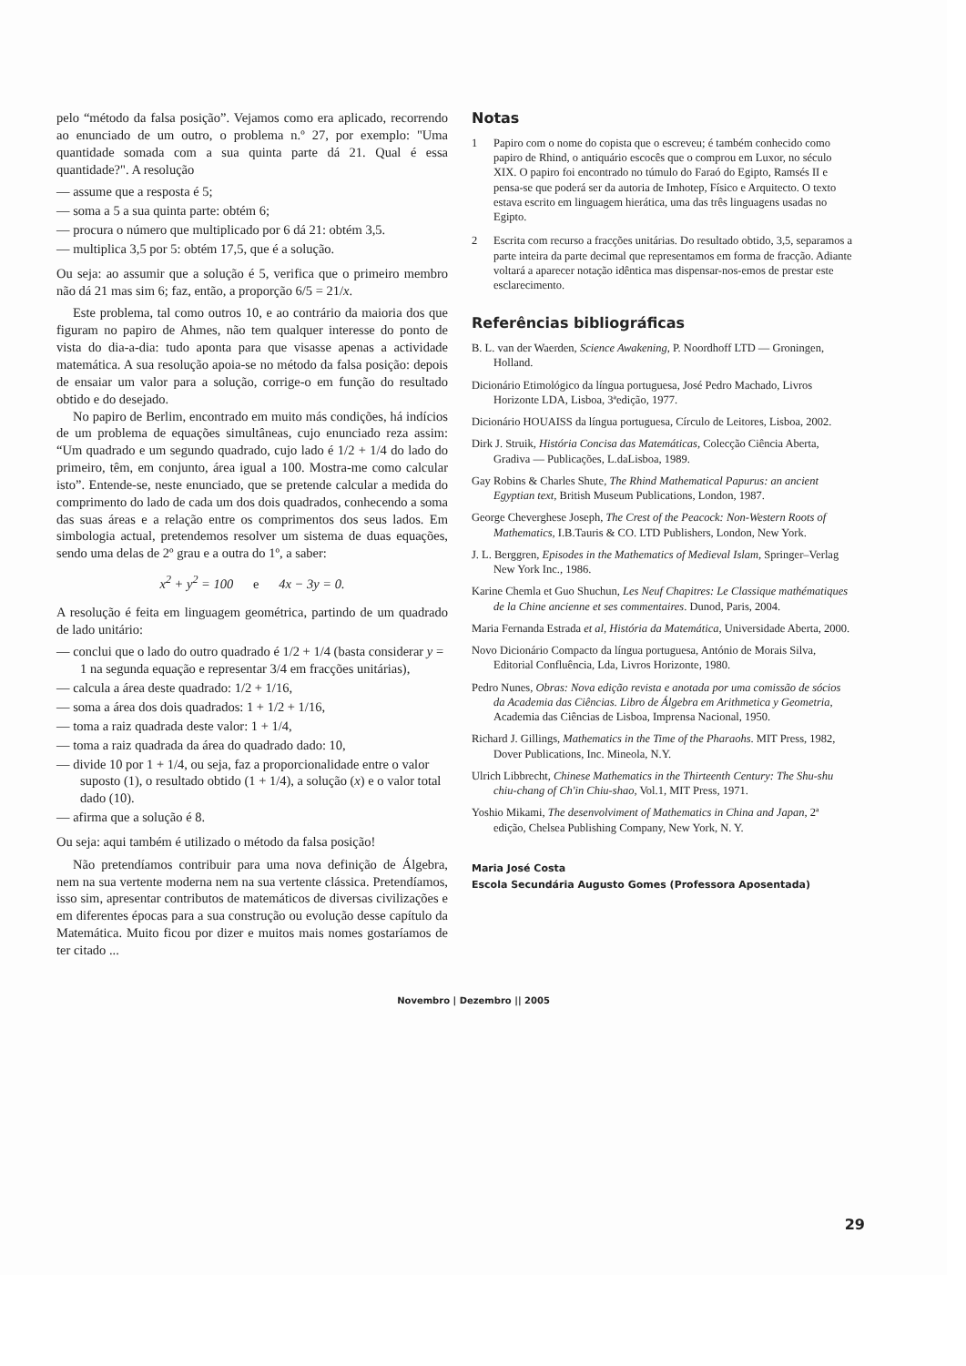pelo “método da falsa posição”. Vejamos como era aplicado, recorrendo ao enunciado de um outro, o problema n.º 27, por exemplo: "Uma quantidade somada com a sua quinta parte dá 21. Qual é essa quantidade?". A resolução
— assume que a resposta é 5;
— soma a 5 a sua quinta parte: obtém 6;
— procura o número que multiplicado por 6 dá 21: obtém 3,5.
— multiplica 3,5 por 5: obtém 17,5, que é a solução.
Ou seja: ao assumir que a solução é 5, verifica que o primeiro membro não dá 21 mas sim 6; faz, então, a proporção 6/5 = 21/x.
Este problema, tal como outros 10, e ao contrário da maioria dos que figuram no papiro de Ahmes, não tem qualquer interesse do ponto de vista do dia-a-dia: tudo aponta para que visasse apenas a actividade matemática. A sua resolução apoia-se no método da falsa posição: depois de ensaiar um valor para a solução, corrige-o em função do resultado obtido e do desejado.
No papiro de Berlim, encontrado em muito más condições, há indícios de um problema de equações simultâneas, cujo enunciado reza assim: “Um quadrado e um segundo quadrado, cujo lado é 1/2 + 1/4 do lado do primeiro, têm, em conjunto, área igual a 100. Mostra-me como calcular isto”. Entende-se, neste enunciado, que se pretende calcular a medida do comprimento do lado de cada um dos dois quadrados, conhecendo a soma das suas áreas e a relação entre os comprimentos dos seus lados. Em simbologia actual, pretendemos resolver um sistema de duas equações, sendo uma delas de 2º grau e a outra do 1º, a saber:
x<sup>2</sup> + y<sup>2</sup> = 100 e 4x − 3y = 0.
A resolução é feita em linguagem geométrica, partindo de um quadrado de lado unitário:
— conclui que o lado do outro quadrado é 1/2 + 1/4 (basta considerar y = 1 na segunda equação e representar 3/4 em fracções unitárias),
— calcula a área deste quadrado: 1/2 + 1/16,
— soma a área dos dois quadrados: 1 + 1/2 + 1/16,
— toma a raiz quadrada deste valor: 1 + 1/4,
— toma a raiz quadrada da área do quadrado dado: 10,
— divide 10 por 1 + 1/4, ou seja, faz a proporcionalidade entre o valor suposto (1), o resultado obtido (1 + 1/4), a solução (x) e o valor total dado (10).
— afirma que a solução é 8.
Ou seja: aqui também é utilizado o método da falsa posição!
Não pretendíamos contribuir para uma nova definição de Álgebra, nem na sua vertente moderna nem na sua vertente clássica. Pretendíamos, isso sim, apresentar contributos de matemáticos de diversas civilizações e em diferentes épocas para a sua construção ou evolução desse capítulo da Matemática. Muito ficou por dizer e muitos mais nomes gostaríamos de ter citado ...
Notas
1 Papiro com o nome do copista que o escreveu; é também conhecido como papiro de Rhind, o antiquário escocês que o comprou em Luxor, no século XIX. O papiro foi encontrado no túmulo do Faraó do Egipto, Ramsés II e pensa-se que poderá ser da autoria de Imhotep, Físico e Arquitecto. O texto estava escrito em linguagem hierática, uma das três linguagens usadas no Egipto.
2 Escrita com recurso a fracções unitárias. Do resultado obtido, 3,5, separamos a parte inteira da parte decimal que representamos em forma de fracção. Adiante voltará a aparecer notação idêntica mas dispensar-nos-emos de prestar este esclarecimento.
Referências bibliográficas
B. L. van der Waerden, Science Awakening, P. Noordhoff LTD — Groningen, Holland.
Dicionário Etimológico da língua portuguesa, José Pedro Machado, Livros Horizonte LDA, Lisboa, 3ªedição, 1977.
Dicionário HOUAISS da língua portuguesa, Círculo de Leitores, Lisboa, 2002.
Dirk J. Struik, História Concisa das Matemáticas, Colecção Ciência Aberta, Gradiva — Publicações, L.daLisboa, 1989.
Gay Robins & Charles Shute, The Rhind Mathematical Papurus: an ancient Egyptian text, British Museum Publications, London, 1987.
George Cheverghese Joseph, The Crest of the Peacock: Non-Western Roots of Mathematics, I.B.Tauris & CO. LTD Publishers, London, New York.
J. L. Berggren, Episodes in the Mathematics of Medieval Islam, Springer–Verlag New York Inc., 1986.
Karine Chemla et Guo Shuchun, Les Neuf Chapitres: Le Classique mathématiques de la Chine ancienne et ses commentaires. Dunod, Paris, 2004.
Maria Fernanda Estrada et al, História da Matemática, Universidade Aberta, 2000.
Novo Dicionário Compacto da língua portuguesa, António de Morais Silva, Editorial Confluência, Lda, Livros Horizonte, 1980.
Pedro Nunes, Obras: Nova edição revista e anotada por uma comissão de sócios da Academia das Ciências. Libro de Álgebra em Arithmetica y Geometria, Academia das Ciências de Lisboa, Imprensa Nacional, 1950.
Richard J. Gillings, Mathematics in the Time of the Pharaohs. MIT Press, 1982, Dover Publications, Inc. Mineola, N.Y.
Ulrich Libbrecht, Chinese Mathematics in the Thirteenth Century: The Shu-shu chiu-chang of Ch'in Chiu-shao, Vol.1, MIT Press, 1971.
Yoshio Mikami, The desenvolviment of Mathematics in China and Japan, 2ª edição, Chelsea Publishing Company, New York, N. Y.
Maria José Costa
Escola Secundária Augusto Gomes (Professora Aposentada)
Novembro | Dezembro || 2005
29